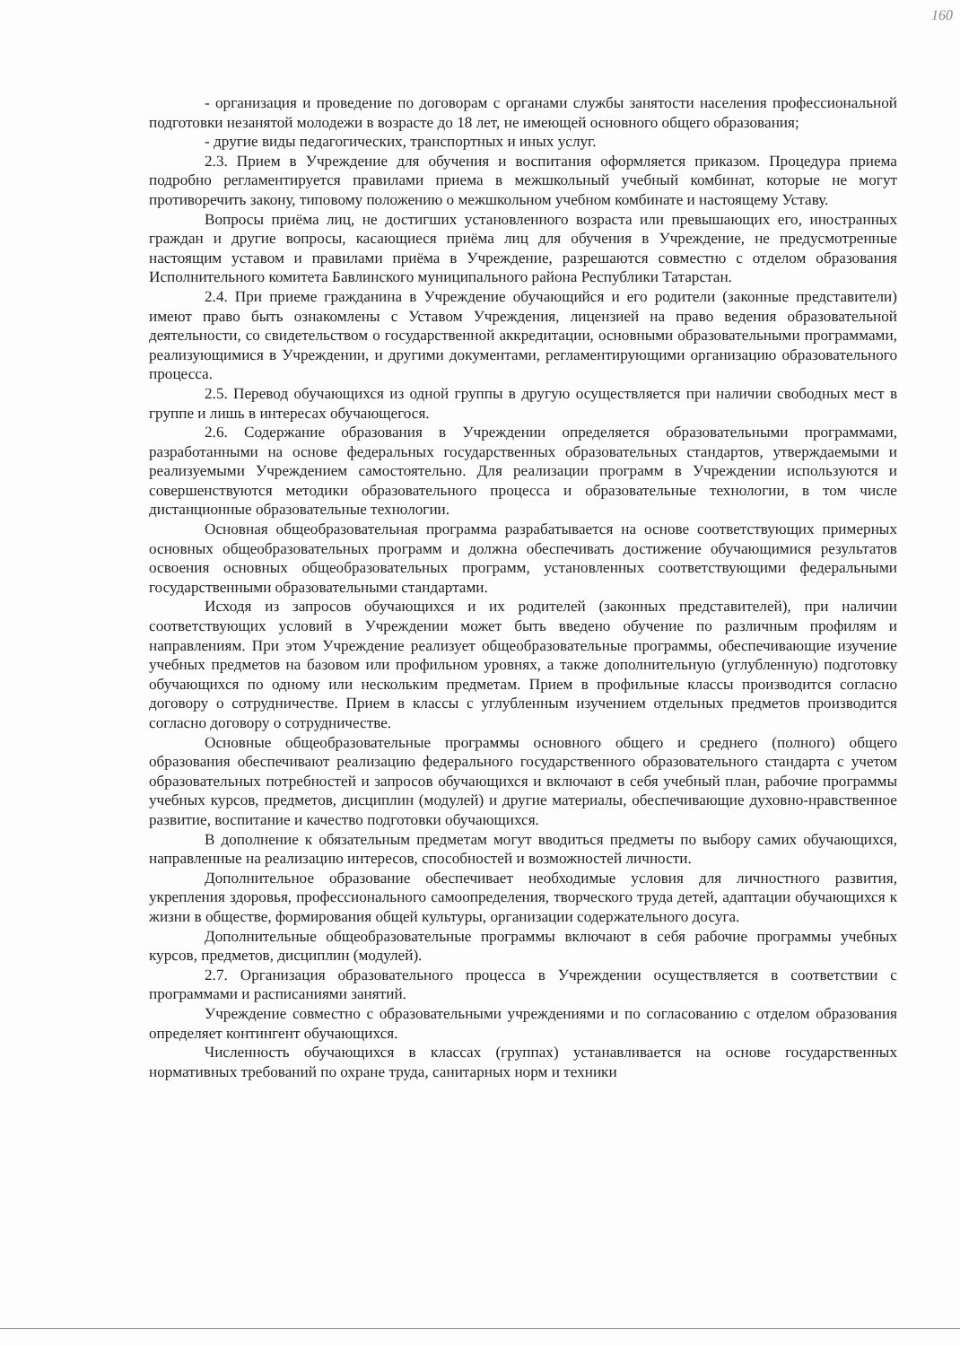160
- организация и проведение по договорам с органами службы занятости населения профессиональной подготовки незанятой молодежи в возрасте до 18 лет, не имеющей основного общего образования;
- другие виды педагогических, транспортных и иных услуг.
2.3. Прием в Учреждение для обучения и воспитания оформляется приказом. Процедура приема подробно регламентируется правилами приема в межшкольный учебный комбинат, которые не могут противоречить закону, типовому положению о межшкольном учебном комбинате и настоящему Уставу.
Вопросы приёма лиц, не достигших установленного возраста или превышающих его, иностранных граждан и другие вопросы, касающиеся приёма лиц для обучения в Учреждение, не предусмотренные настоящим уставом и правилами приёма в Учреждение, разрешаются совместно с отделом образования Исполнительного комитета Бавлинского муниципального района Республики Татарстан.
2.4. При приеме гражданина в Учреждение обучающийся и его родители (законные представители) имеют право быть ознакомлены с Уставом Учреждения, лицензией на право ведения образовательной деятельности, со свидетельством о государственной аккредитации, основными образовательными программами, реализующимися в Учреждении, и другими документами, регламентирующими организацию образовательного процесса.
2.5. Перевод обучающихся из одной группы в другую осуществляется при наличии свободных мест в группе и лишь в интересах обучающегося.
2.6. Содержание образования в Учреждении определяется образовательными программами, разработанными на основе федеральных государственных образовательных стандартов, утверждаемыми и реализуемыми Учреждением самостоятельно. Для реализации программ в Учреждении используются и совершенствуются методики образовательного процесса и образовательные технологии, в том числе дистанционные образовательные технологии.
Основная общеобразовательная программа разрабатывается на основе соответствующих примерных основных общеобразовательных программ и должна обеспечивать достижение обучающимися результатов освоения основных общеобразовательных программ, установленных соответствующими федеральными государственными образовательными стандартами.
Исходя из запросов обучающихся и их родителей (законных представителей), при наличии соответствующих условий в Учреждении может быть введено обучение по различным профилям и направлениям. При этом Учреждение реализует общеобразовательные программы, обеспечивающие изучение учебных предметов на базовом или профильном уровнях, а также дополнительную (углубленную) подготовку обучающихся по одному или нескольким предметам. Прием в профильные классы производится согласно договору о сотрудничестве. Прием в классы с углубленным изучением отдельных предметов производится согласно договору о сотрудничестве.
Основные общеобразовательные программы основного общего и среднего (полного) общего образования обеспечивают реализацию федерального государственного образовательного стандарта с учетом образовательных потребностей и запросов обучающихся и включают в себя учебный план, рабочие программы учебных курсов, предметов, дисциплин (модулей) и другие материалы, обеспечивающие духовно-нравственное развитие, воспитание и качество подготовки обучающихся.
В дополнение к обязательным предметам могут вводиться предметы по выбору самих обучающихся, направленные на реализацию интересов, способностей и возможностей личности.
Дополнительное образование обеспечивает необходимые условия для личностного развития, укрепления здоровья, профессионального самоопределения, творческого труда детей, адаптации обучающихся к жизни в обществе, формирования общей культуры, организации содержательного досуга.
Дополнительные общеобразовательные программы включают в себя рабочие программы учебных курсов, предметов, дисциплин (модулей).
2.7. Организация образовательного процесса в Учреждении осуществляется в соответствии с программами и расписаниями занятий.
Учреждение совместно с образовательными учреждениями и по согласованию с отделом образования определяет контингент обучающихся.
Численность обучающихся в классах (группах) устанавливается на основе государственных нормативных требований по охране труда, санитарных норм и техники